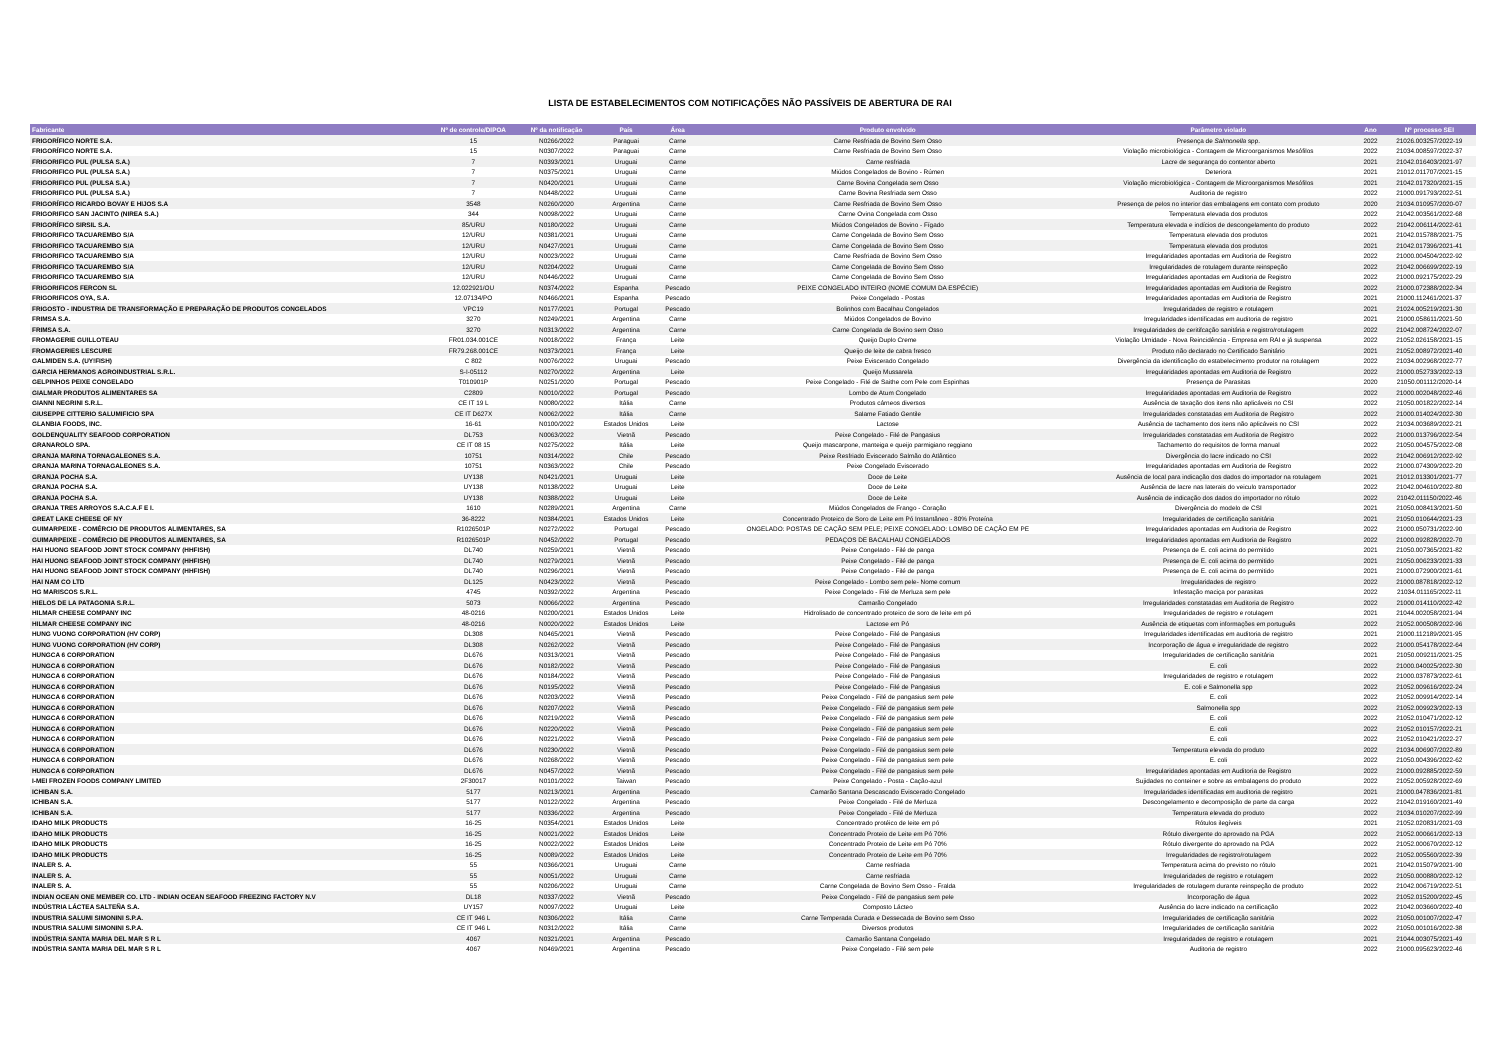LISTA DE ESTABELECIMENTOS COM NOTIFICAÇÕES NÃO PASSÍVEIS DE ABERTURA DE RAI
| Fabricante | Nº de controle/DIPOA | Nº da notificação | País | Área | Produto envolvido | Parâmetro violado | Ano | Nº processo SEI |
| --- | --- | --- | --- | --- | --- | --- | --- | --- |
| FRIGORÍFICO NORTE S.A. | 15 | N0266/2022 | Paraguai | Carne | Carne Resfriada de Bovino Sem Osso | Presença de Salmonella spp. | 2022 | 21026.003257/2022-19 |
| FRIGORÍFICO NORTE S.A. | 15 | N0307/2022 | Paraguai | Carne | Carne Resfriada de Bovino Sem Osso | Violação microbiológica - Contagem de Microorganismos Mesófilos | 2022 | 21034.008597/2022-37 |
| FRIGORIFICO PUL (PULSA S.A.) | 7 | N0393/2021 | Uruguai | Carne | Carne resfriada | Lacre de segurança do contentor aberto | 2021 | 21042.016403/2021-97 |
| FRIGORIFICO PUL (PULSA S.A.) | 7 | N0375/2021 | Uruguai | Carne | Miúdos Congelados de Bovino - Rúmen | Deteriora | 2021 | 21012.011707/2021-15 |
| FRIGORIFICO PUL (PULSA S.A.) | 7 | N0420/2021 | Uruguai | Carne | Carne Bovina Congelada sem Osso | Violação microbiológica - Contagem de Microorganismos Mesófilos | 2021 | 21042.017320/2021-15 |
| FRIGORIFICO PUL (PULSA S.A.) | 7 | N0448/2022 | Uruguai | Carne | Carne Bovina Resfriada sem Osso | Auditoria de registro | 2022 | 21000.091793/2022-51 |
| FRIGORÍFICO RICARDO BOVAY E HIJOS S.A | 3548 | N0260/2020 | Argentina | Carne | Carne Resfriada de Bovino Sem Osso | Presença de pelos no interior das embalagens em contato com produto | 2020 | 21034.010957/2020-07 |
| FRIGORIFICO SAN JACINTO (NIREA S.A.) | 344 | N0098/2022 | Uruguai | Carne | Carne Ovina Congelada com Osso | Temperatura elevada dos produtos | 2022 | 21042.003561/2022-68 |
| FRIGORÍFICO SIRSIL S.A. | 85/URU | N0180/2022 | Uruguai | Carne | Miúdos Congelados de Bovino - Fígado | Temperatura elevada e indícios de descongelamento do produto | 2022 | 21042.006114/2022-61 |
| FRIGORIFICO TACUAREMBO S/A | 12/URU | N0381/2021 | Uruguai | Carne | Carne Congelada de Bovino Sem Osso | Temperatura elevada dos produtos | 2021 | 21042.015788/2021-75 |
| FRIGORIFICO TACUAREMBO S/A | 12/URU | N0427/2021 | Uruguai | Carne | Carne Congelada de Bovino Sem Osso | Temperatura elevada dos produtos | 2021 | 21042.017396/2021-41 |
| FRIGORIFICO TACUAREMBO S/A | 12/URU | N0023/2022 | Uruguai | Carne | Carne Resfriada de Bovino Sem Osso | Irregularidades apontadas em Auditoria de Registro | 2022 | 21000.004504/2022-92 |
| FRIGORIFICO TACUAREMBO S/A | 12/URU | N0204/2022 | Uruguai | Carne | Carne Congelada de Bovino Sem Osso | Irregularidades de rotulagem durante reinspeção | 2022 | 21042.006699/2022-19 |
| FRIGORIFICO TACUAREMBO S/A | 12/URU | N0446/2022 | Uruguai | Carne | Carne Congelada de Bovino Sem Osso | Irregularidades apontadas em Auditoria de Registro | 2022 | 21000.092175/2022-29 |
| FRIGORIFICOS FERCON SL | 12.022921/OU | N0374/2022 | Espanha | Pescado | PEIXE CONGELADO INTEIRO (NOME COMUM DA ESPÉCIE) | Irregularidades apontadas em Auditoria de Registro | 2022 | 21000.072388/2022-34 |
| FRIGORIFICOS OYA, S.A. | 12.07134/PO | N0466/2021 | Espanha | Pescado | Peixe Congelado - Postas | Irregularidades apontadas em Auditoria de Registro | 2021 | 21000.112461/2021-37 |
| FRIGOSTO - INDUSTRIA DE TRANSFORMAÇÃO E PREPARAÇÃO DE PRODUTOS CONGELADOS | VPC19 | N0177/2021 | Portugal | Pescado | Bolinhos com Bacalhau Congelados | Irregularidades de registro e rotulagem | 2021 | 21024.005219/2021-30 |
| FRIMSA S.A. | 3270 | N0249/2021 | Argentina | Carne | Miúdos Congelados de Bovino | Irregularidades identificadas em auditoria de registro | 2021 | 21000.058611/2021-50 |
| FRIMSA S.A. | 3270 | N0313/2022 | Argentina | Carne | Carne Congelada de Bovino sem Osso | Irregularidades de ceritifcação sanitária e registro/rotulagem | 2022 | 21042.008724/2022-07 |
| FROMAGERIE GUILLOTEAU | FR01.034.001CE | N0018/2022 | França | Leite | Queijo Duplo Creme | Violação Umidade - Nova Reincidência - Empresa em RAI e já suspensa | 2022 | 21052.026158/2021-15 |
| FROMAGERIES LESCURE | FR79.268.001CE | N0373/2021 | França | Leite | Queijo de leite de cabra fresco | Produto não declarado no Certificado Sanitário | 2021 | 21052.008972/2021-40 |
| GALMIDEN S.A. (UY!FISH) | C 802 | N0076/2022 | Uruguai | Pescado | Peixe Eviscerado Congelado | Divergência da identificação do estabelecimento produtor na rotulagem | 2022 | 21034.002968/2022-77 |
| GARCIA HERMANOS AGROINDUSTRIAL S.R.L. | S-I-05112 | N0270/2022 | Argentina | Leite | Queijo Mussarela | Irregularidades apontadas em Auditoria de Registro | 2022 | 21000.052733/2022-13 |
| GELPINHOS PEIXE CONGELADO | T010901P | N0251/2020 | Portugal | Pescado | Peixe Congelado - Filé de Saithe com Pele com Espinhas | Presença de Parasitas | 2020 | 21050.001112/2020-14 |
| GIALMAR PRODUTOS ALIMENTARES SA | C2809 | N0010/2022 | Portugal | Pescado | Lombo de Atum Congelado | Irregularidades apontadas em Auditoria de Registro | 2022 | 21000.002048/2022-46 |
| GIANNI NEGRINI S.R.L. | CE IT 19 L | N0080/2022 | Itália | Carne | Produtos cárneos diversos | Ausência de taxação dos itens não aplicáveis no CSI | 2022 | 21050.001822/2022-14 |
| GIUSEPPE CITTERIO SALUMIFICIO SPA | CE IT D627X | N0062/2022 | Itália | Carne | Salame Fatiado Gentile | Irregularidades constatadas em Auditoria de Registro | 2022 | 21000.014024/2022-30 |
| GLANBIA FOODS, INC. | 16-61 | N0100/2022 | Estados Unidos | Leite | Lactose | Ausência de tachamento dos itens não aplicáveis no CSI | 2022 | 21034.003689/2022-21 |
| GOLDENQUALITY SEAFOOD CORPORATION | DL753 | N0063/2022 | Vietnã | Pescado | Peixe Congelado - Filé de Pangasius | Irregularidades constatadas em Auditoria de Registro | 2022 | 21000.013796/2022-54 |
| GRANAROLO SPA. | CE IT 08 15 | N0275/2022 | Itália | Leite | Queijo mascarpone, manteiga e queijo parmigiano reggiano | Tachamento do requisitos de forma manual | 2022 | 21050.004575/2022-08 |
| GRANJA MARINA TORNAGALEONES S.A. | 10751 | N0314/2022 | Chile | Pescado | Peixe Resfriado Eviscerado Salmão do Atlântico | Divergência do lacre indicado no CSI | 2022 | 21042.006912/2022-92 |
| GRANJA MARINA TORNAGALEONES S.A. | 10751 | N0363/2022 | Chile | Pescado | Peixe Congelado Eviscerado | Irregularidades apontadas em Auditoria de Registro | 2022 | 21000.074309/2022-20 |
| GRANJA POCHA S.A. | UY138 | N0421/2021 | Uruguai | Leite | Doce de Leite | Ausência de local para indicação dos dados do importador na rotulagem | 2021 | 21012.013301/2021-77 |
| GRANJA POCHA S.A. | UY138 | N0138/2022 | Uruguai | Leite | Doce de Leite | Ausência de lacre nas laterais do veiculo transportador | 2022 | 21042.004610/2022-80 |
| GRANJA POCHA S.A. | UY138 | N0388/2022 | Uruguai | Leite | Doce de Leite | Ausência de indicação dos dados do importador no rótulo | 2022 | 21042.011150/2022-46 |
| GRANJA TRES ARROYOS S.A.C.A.F E I. | 1610 | N0289/2021 | Argentina | Carne | Miúdos Congelados de Frango - Coração | Divergência do modelo de CSI | 2021 | 21050.008413/2021-50 |
| GREAT LAKE CHEESE OF NY | 36-8222 | N0384/2021 | Estados Unidos | Leite | Concentrado Proteico de Soro de Leite em Pó Instantâneo - 80% Proteína | Irregularidades de certificação sanitária | 2021 | 21050.010644/2021-23 |
| GUIMARPEIXE - COMÉRCIO DE PRODUTOS ALIMENTARES, SA | R1026501P | N0272/2022 | Portugal | Pescado | ONGELADO: POSTAS DE CAÇÃO SEM PELE; PEIXE CONGELADO: LOMBO DE CAÇÃO EM PE | Irregularidades apontadas em Auditoria de Registro | 2022 | 21000.050731/2022-90 |
| GUIMARPEIXE - COMÉRCIO DE PRODUTOS ALIMENTARES, SA | R1026501P | N0452/2022 | Portugal | Pescado | PEDAÇOS DE BACALHAU CONGELADOS | Irregularidades apontadas em Auditoria de Registro | 2022 | 21000.092828/2022-70 |
| HAI HUONG SEAFOOD JOINT STOCK COMPANY (HHFISH) | DL740 | N0259/2021 | Vietnã | Pescado | Peixe Congelado - Filé de panga | Presença de E. coli acima do permitido | 2021 | 21050.007365/2021-82 |
| HAI HUONG SEAFOOD JOINT STOCK COMPANY (HHFISH) | DL740 | N0279/2021 | Vietnã | Pescado | Peixe Congelado - Filé de panga | Presença de E. coli acima do permitido | 2021 | 21050.006233/2021-33 |
| HAI HUONG SEAFOOD JOINT STOCK COMPANY (HHFISH) | DL740 | N0296/2021 | Vietnã | Pescado | Peixe Congelado - Filé de panga | Presença de E. coli acima do permitido | 2021 | 21000.072900/2021-61 |
| HAI NAM CO LTD | DL125 | N0423/2022 | Vietnã | Pescado | Peixe Congelado - Lombo sem pele- Nome comum | Irregularidades de registro | 2022 | 21000.087818/2022-12 |
| HG MARISCOS S.R.L. | 4745 | N0392/2022 | Argentina | Pescado | Peixe Congelado - Filé de Merluza sem pele | Infestação maciça por parasitas | 2022 | 21034.011165/2022-11 |
| HIELOS DE LA PATAGONIA S.R.L. | 5073 | N0066/2022 | Argentina | Pescado | Camarão Congelado | Irregularidades constatadas em Auditoria de Registro | 2022 | 21000.014110/2022-42 |
| HILMAR CHEESE COMPANY INC | 48-0216 | N0200/2021 | Estados Unidos | Leite | Hidrolisado de concentrado proteico de soro de leite em pó | Irregularidades de registro e rotulagem | 2021 | 21044.002058/2021-94 |
| HILMAR CHEESE COMPANY INC | 48-0216 | N0020/2022 | Estados Unidos | Leite | Lactose em Pó | Ausência de etiquetas com informações em português | 2022 | 21052.000508/2022-96 |
| HUNG VUONG CORPORATION (HV CORP) | DL308 | N0465/2021 | Vietnã | Pescado | Peixe Congelado - Filé de Pangasius | Irregularidades identificadas em auditoria de registro | 2021 | 21000.112189/2021-95 |
| HUNG VUONG CORPORATION (HV CORP) | DL308 | N0262/2022 | Vietnã | Pescado | Peixe Congelado - Filé de Pangasius | Incorporação de água e irregularidade de registro | 2022 | 21000.054178/2022-64 |
| HUNGCA 6 CORPORATION | DL676 | N0313/2021 | Vietnã | Pescado | Peixe Congelado - Filé de Pangasius | Irregularidades de certificação sanitária | 2021 | 21050.009211/2021-25 |
| HUNGCA 6 CORPORATION | DL676 | N0182/2022 | Vietnã | Pescado | Peixe Congelado - Filé de Pangasius | E. coli | 2022 | 21000.040025/2022-30 |
| HUNGCA 6 CORPORATION | DL676 | N0184/2022 | Vietnã | Pescado | Peixe Congelado - Filé de Pangasius | Irregularidades de registro e rotulagem | 2022 | 21000.037873/2022-61 |
| HUNGCA 6 CORPORATION | DL676 | N0195/2022 | Vietnã | Pescado | Peixe Congelado - Filé de Pangasius | E. coli e Salmonella spp | 2022 | 21052.009616/2022-24 |
| HUNGCA 6 CORPORATION | DL676 | N0203/2022 | Vietnã | Pescado | Peixe Congelado - Filé de pangasius sem pele | E. coli | 2022 | 21052.009914/2022-14 |
| HUNGCA 6 CORPORATION | DL676 | N0207/2022 | Vietnã | Pescado | Peixe Congelado - Filé de pangasius sem pele | Salmonella spp | 2022 | 21052.009923/2022-13 |
| HUNGCA 6 CORPORATION | DL676 | N0219/2022 | Vietnã | Pescado | Peixe Congelado - Filé de pangasius sem pele | E. coli | 2022 | 21052.010471/2022-12 |
| HUNGCA 6 CORPORATION | DL676 | N0220/2022 | Vietnã | Pescado | Peixe Congelado - Filé de pangasius sem pele | E. coli | 2022 | 21052.010157/2022-21 |
| HUNGCA 6 CORPORATION | DL676 | N0221/2022 | Vietnã | Pescado | Peixe Congelado - Filé de pangasius sem pele | E. coli | 2022 | 21052.010421/2022-27 |
| HUNGCA 6 CORPORATION | DL676 | N0230/2022 | Vietnã | Pescado | Peixe Congelado - Filé de pangasius sem pele | Temperatura elevada do produto | 2022 | 21034.006907/2022-89 |
| HUNGCA 6 CORPORATION | DL676 | N0268/2022 | Vietnã | Pescado | Peixe Congelado - Filé de pangasius sem pele | E. coli | 2022 | 21050.004396/2022-62 |
| HUNGCA 6 CORPORATION | DL676 | N0457/2022 | Vietnã | Pescado | Peixe Congelado - Filé de pangasius sem pele | Irregularidades apontadas em Auditoria de Registro | 2022 | 21000.092885/2022-59 |
| I-MEI FROZEN FOODS COMPANY LIMITED | 2F30017 | N0101/2022 | Taiwan | Pescado | Peixe Congelado - Posta - Cação-azul | Sujidades no conteiner e sobre as embalagens do produto | 2022 | 21052.005928/2022-69 |
| ICHIBAN S.A. | 5177 | N0213/2021 | Argentina | Pescado | Camarão Santana Descascado Eviscerado Congelado | Irregularidades identificadas em auditoria de registro | 2021 | 21000.047836/2021-81 |
| ICHIBAN S.A. | 5177 | N0122/2022 | Argentina | Pescado | Peixe Congelado - Filé de Merluza | Descongelamento e decomposição de parte da carga | 2022 | 21042.019160/2021-49 |
| ICHIBAN S.A. | 5177 | N0336/2022 | Argentina | Pescado | Peixe Congelado - Filé de Merluza | Temperatura elevada do produto | 2022 | 21034.010207/2022-99 |
| IDAHO MILK PRODUCTS | 16-25 | N0354/2021 | Estados Unidos | Leite | Concentrado protéico de leite em pó | Rótulos ilegíveis | 2021 | 21052.020831/2021-03 |
| IDAHO MILK PRODUCTS | 16-25 | N0021/2022 | Estados Unidos | Leite | Concentrado Proteio de Leite em Pó 70% | Rótulo divergente do aprovado na PGA | 2022 | 21052.000661/2022-13 |
| IDAHO MILK PRODUCTS | 16-25 | N0022/2022 | Estados Unidos | Leite | Concentrado Proteio de Leite em Pó 70% | Rótulo divergente do aprovado na PGA | 2022 | 21052.000670/2022-12 |
| IDAHO MILK PRODUCTS | 16-25 | N0089/2022 | Estados Unidos | Leite | Concentrado Proteio de Leite em Pó 70% | Irregularidades de registro/rotulagem | 2022 | 21052.005560/2022-39 |
| INALER S. A. | 55 | N0366/2021 | Uruguai | Carne | Carne resfriada | Temperatura acima do previsto no rótulo | 2021 | 21042.015079/2021-90 |
| INALER S. A. | 55 | N0051/2022 | Uruguai | Carne | Carne resfriada | Irregularidades de registro e rotulagem | 2022 | 21050.000880/2022-12 |
| INALER S. A. | 55 | N0206/2022 | Uruguai | Carne | Carne Congelada de Bovino Sem Osso - Fralda | Irregularidades de rotulagem durante reinspeção de produto | 2022 | 21042.006719/2022-51 |
| INDIAN OCEAN ONE MEMBER CO. LTD - INDIAN OCEAN SEAFOOD FREEZING FACTORY N.V | DL18 | N0337/2022 | Vietnã | Pescado | Peixe Congelado - Filé de pangasius sem pele | Incorporação de água | 2022 | 21052.015200/2022-45 |
| INDÚSTRIA LÁCTEA SALTEÑA S.A. | UY157 | N0097/2022 | Uruguai | Leite | Composto Lácteo | Ausência do lacre indicado na certificação | 2022 | 21042.003660/2022-40 |
| INDUSTRIA SALUMI SIMONINI S.P.A. | CE IT 946 L | N0306/2022 | Itália | Carne | Carne Temperada Curada e Dessecada de Bovino sem Osso | Irregularidades de certificação sanitária | 2022 | 21050.001007/2022-47 |
| INDUSTRIA SALUMI SIMONINI S.P.A. | CE IT 946 L | N0312/2022 | Itália | Carne | Diversos produtos | Irregularidades de certificação sanitária | 2022 | 21050.001016/2022-38 |
| INDÚSTRIA SANTA MARIA DEL MAR S R L | 4067 | N0321/2021 | Argentina | Pescado | Camarão Santana Congelado | Irregularidades de registro e rotulagem | 2021 | 21044.003075/2021-49 |
| INDÚSTRIA SANTA MARIA DEL MAR S R L | 4067 | N0469/2021 | Argentina | Pescado | Peixe Congelado - Filé sem pele | Auditoria de registro | 2022 | 21000.095623/2022-46 |